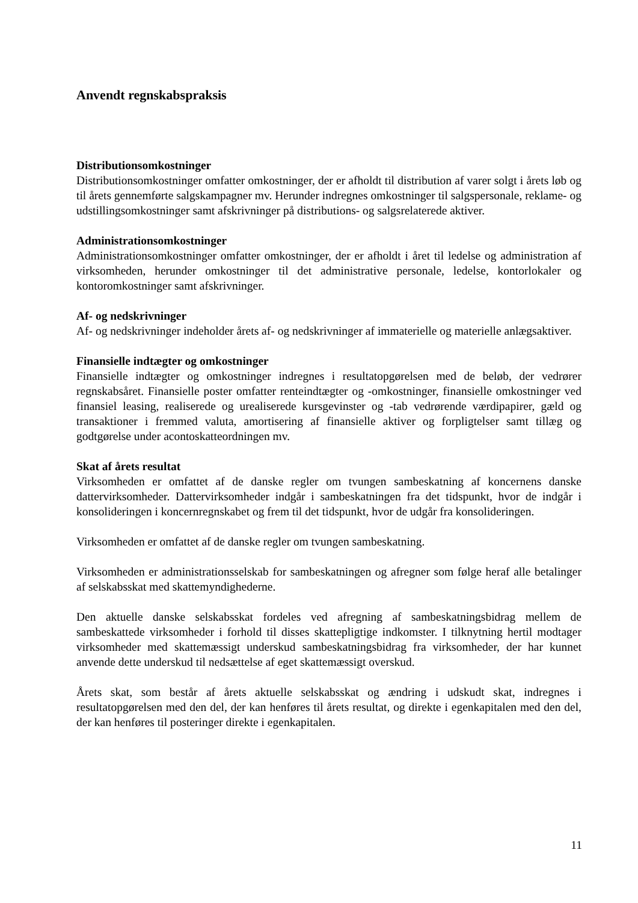Anvendt regnskabspraksis
Distributionsomkostninger
Distributionsomkostninger omfatter omkostninger, der er afholdt til distribution af varer solgt i årets løb og til årets gennemførte salgskampagner mv. Herunder indregnes omkostninger til salgspersonale, reklame- og udstillingsomkostninger samt afskrivninger på distributions- og salgsrelaterede aktiver.
Administrationsomkostninger
Administrationsomkostninger omfatter omkostninger, der er afholdt i året til ledelse og administration af virksomheden, herunder omkostninger til det administrative personale, ledelse, kontorlokaler og kontoromkostninger samt afskrivninger.
Af- og nedskrivninger
Af- og nedskrivninger indeholder årets af- og nedskrivninger af immaterielle og materielle anlægsaktiver.
Finansielle indtægter og omkostninger
Finansielle indtægter og omkostninger indregnes i resultatopgørelsen med de beløb, der vedrører regnskabsåret. Finansielle poster omfatter renteindtægter og -omkostninger, finansielle omkostninger ved finansiel leasing, realiserede og urealiserede kursgevinster og -tab vedrørende værdipapirer, gæld og transaktioner i fremmed valuta, amortisering af finansielle aktiver og forpligtelser samt tillæg og godtgørelse under acontoskatteordningen mv.
Skat af årets resultat
Virksomheden er omfattet af de danske regler om tvungen sambeskatning af koncernens danske dattervirksomheder. Dattervirksomheder indgår i sambeskatningen fra det tidspunkt, hvor de indgår i konsolideringen i koncernregnskabet og frem til det tidspunkt, hvor de udgår fra konsolideringen.
Virksomheden er omfattet af de danske regler om tvungen sambeskatning.
Virksomheden er administrationsselskab for sambeskatningen og afregner som følge heraf alle betalinger af selskabsskat med skattemyndighederne.
Den aktuelle danske selskabsskat fordeles ved afregning af sambeskatningsbidrag mellem de sambeskattede virksomheder i forhold til disses skattepligtige indkomster. I tilknytning hertil modtager virksomheder med skattemæssigt underskud sambeskatningsbidrag fra virksomheder, der har kunnet anvende dette underskud til nedsættelse af eget skattemæssigt overskud.
Årets skat, som består af årets aktuelle selskabsskat og ændring i udskudt skat, indregnes i resultatopgørelsen med den del, der kan henføres til årets resultat, og direkte i egenkapitalen med den del, der kan henføres til posteringer direkte i egenkapitalen.
11